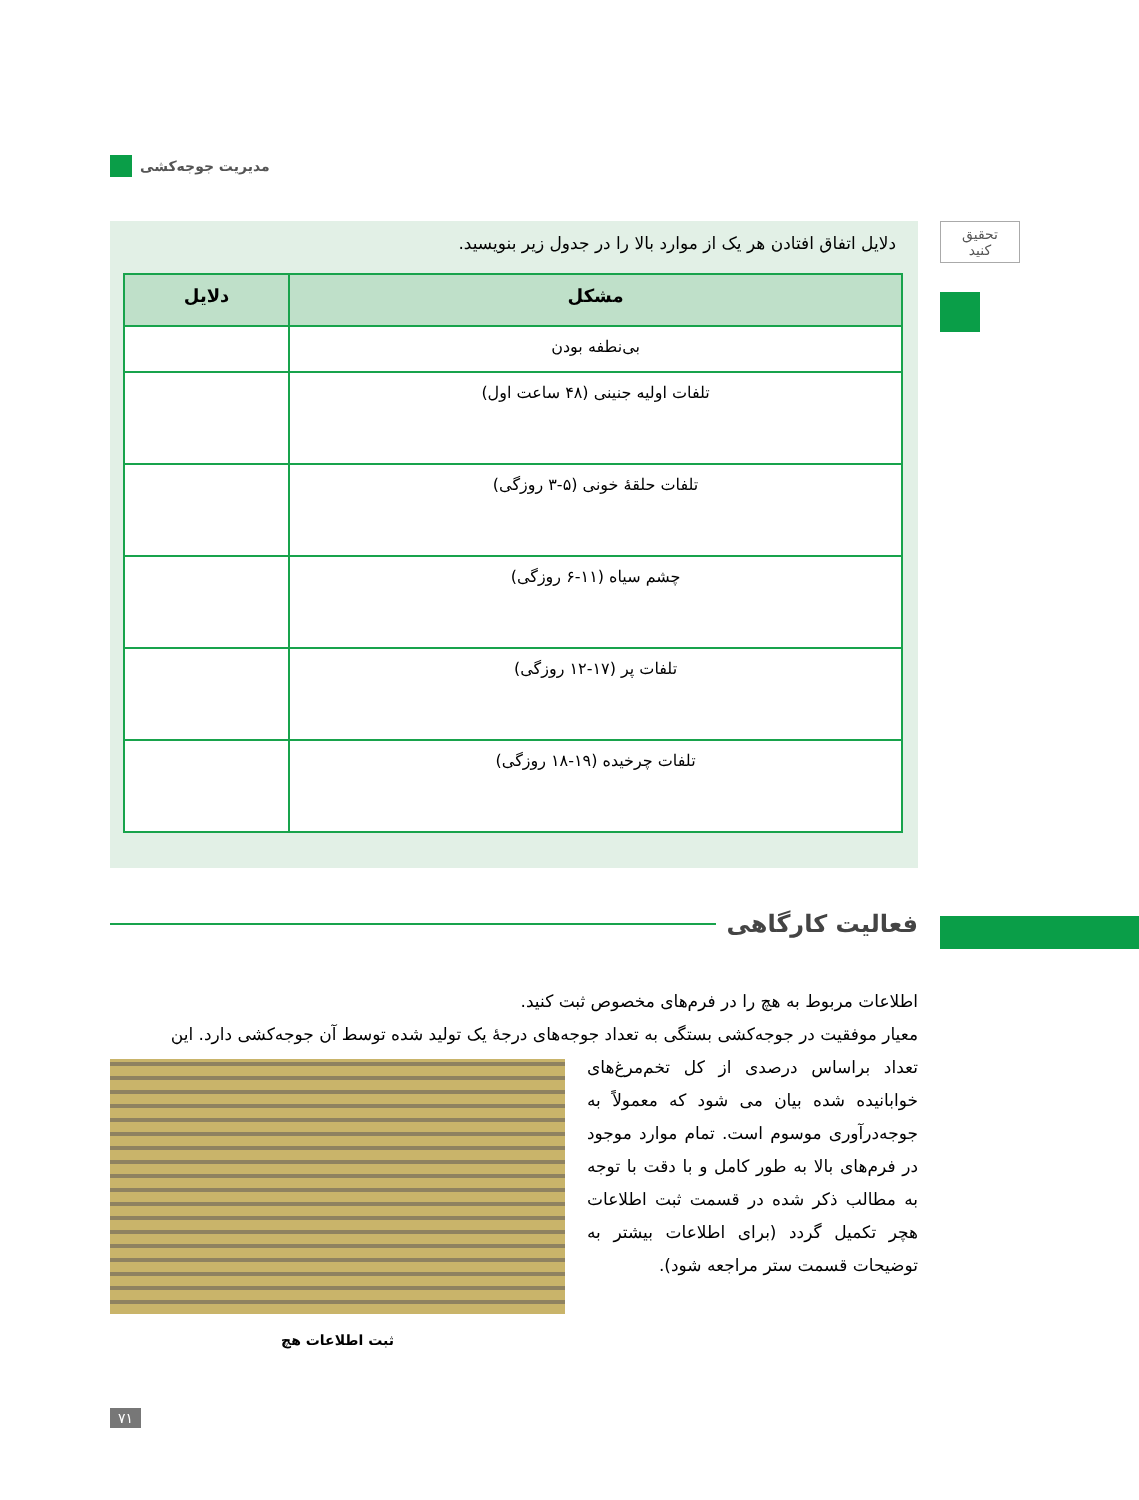مدیریت جوجه‌کشی
تحقیق
کنید
دلایل اتفاق افتادن هر یک از موارد بالا را در جدول زیر بنویسید.
| مشکل | دلایل |
| --- | --- |
| بی‌نطفه بودن | |
| تلفات اولیه جنینی (۴۸ ساعت اول) | |
| تلفات حلقهٔ خونی (۵-۳ روزگی) | |
| چشم سیاه (۱۱-۶ روزگی) | |
| تلفات پر (۱۷-۱۲ روزگی) | |
| تلفات چرخیده (۱۹-۱۸ روزگی) | |
فعالیت کارگاهی
اطلاعات مربوط به هچ را در فرم‌های مخصوص ثبت کنید.
معیار موفقیت در جوجه‌کشی بستگی به تعداد جوجه‌های درجهٔ یک تولید شده توسط آن جوجه‌کشی دارد. این
ثبت اطلاعات هچ
تعداد براساس درصدی از کل تخم‌مرغ‌های خوابانیده شده بیان می شود که معمولاً به جوجه‌درآوری موسوم است. تمام موارد موجود در فرم‌های بالا به طور کامل و با دقت با توجه به مطالب ذکر شده در قسمت ثبت اطلاعات هچر تکمیل گردد (برای اطلاعات بیشتر به توضیحات قسمت ستر مراجعه شود).
۷۱